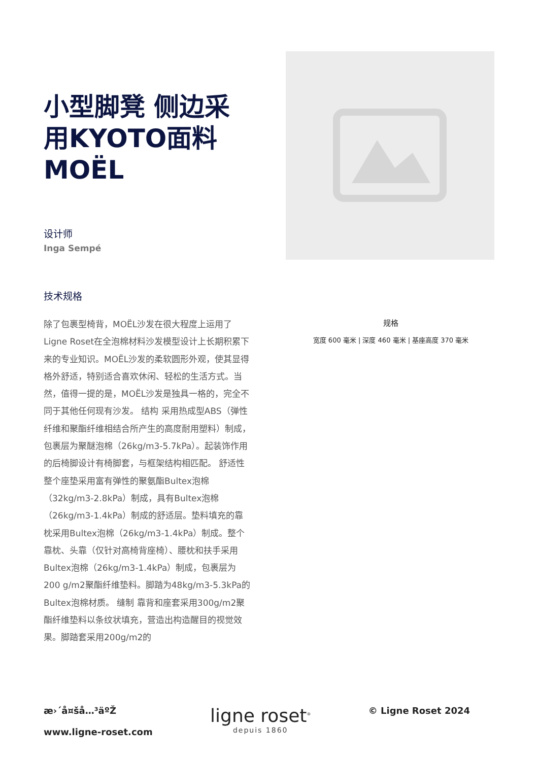小型脚凳 侧边采用KYOTO面料 MOËL
设计师
Inga Sempé
技术规格
除了包裹型椅背，MOËL沙发在很大程度上运用了Ligne Roset在全泡棉材料沙发模型设计上长期积累下来的专业知识。MOËL沙发的柔软圆形外观，使其显得格外舒适，特别适合喜欢休闲、轻松的生活方式。当然，值得一提的是，MOËL沙发是独具一格的，完全不同于其他任何现有沙发。 结构 采用热成型ABS（弹性纤维和聚酯纤维相结合所产生的高度耐用塑料）制成，包裹层为聚醚泡棉（26kg/m3-5.7kPa）。起装饰作用的后椅脚设计有椅脚套，与框架结构相匹配。 舒适性 整个座垫采用富有弹性的聚氨酯Bultex泡棉（32kg/m3-2.8kPa）制成，具有Bultex泡棉（26kg/m3-1.4kPa）制成的舒适层。垫料填充的靠枕采用Bultex泡棉（26kg/m3-1.4kPa）制成。整个靠枕、头靠（仅针对高椅背座椅）、腰枕和扶手采用Bultex泡棉（26kg/m3-1.4kPa）制成，包裹层为200 g/m2聚酯纤维垫料。脚踏为48kg/m3-5.3kPa的Bultex泡棉材质。 缝制 靠背和座套采用300g/m2聚酯纤维垫料以条纹状填充，营造出构造醒目的视觉效果。脚踏套采用200g/m2的
规格
宽度 600 毫米 | 深度 460 毫米 | 基座高度 370 毫米
æ›´å¤šå…³äºŽ
www.ligne-roset.com
ligne roset<sup>®</sup>
depuis 1860
© Ligne Roset 2024